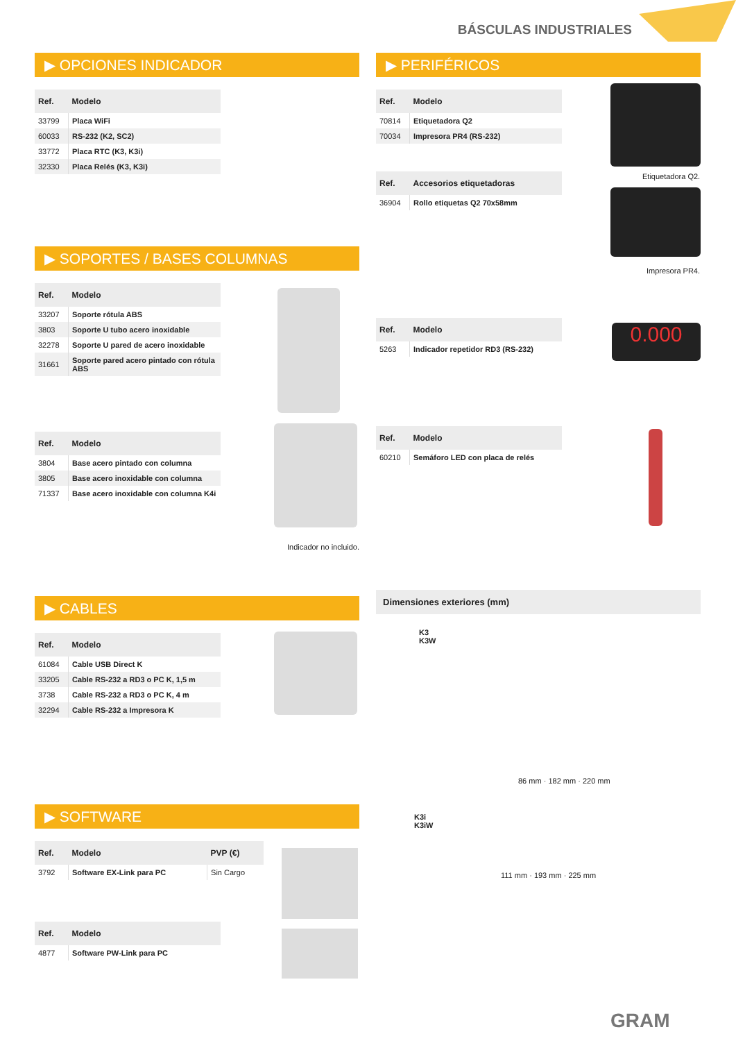BÁSCULAS INDUSTRIALES
▶ OPCIONES INDICADOR
| Ref. | Modelo |
| --- | --- |
| 33799 | Placa WiFi |
| 60033 | RS-232 (K2, SC2) |
| 33772 | Placa RTC (K3, K3i) |
| 32330 | Placa Relés (K3, K3i) |
▶ SOPORTES / BASES COLUMNAS
| Ref. | Modelo |
| --- | --- |
| 33207 | Soporte rótula ABS |
| 3803 | Soporte U tubo acero inoxidable |
| 32278 | Soporte U pared de acero inoxidable |
| 31661 | Soporte pared acero pintado con rótula ABS |
| Ref. | Modelo |
| --- | --- |
| 3804 | Base acero pintado con columna |
| 3805 | Base acero inoxidable con columna |
| 71337 | Base acero inoxidable con columna K4i |
Indicador no incluido.
▶ CABLES
| Ref. | Modelo |
| --- | --- |
| 61084 | Cable USB Direct K |
| 33205 | Cable RS-232 a RD3 o PC K, 1,5 m |
| 3738 | Cable RS-232 a RD3 o PC K, 4 m |
| 32294 | Cable RS-232 a Impresora K |
▶ SOFTWARE
| Ref. | Modelo | PVP (€) |
| --- | --- | --- |
| 3792 | Software EX-Link para PC | Sin Cargo |
| Ref. | Modelo |
| --- | --- |
| 4877 | Software PW-Link para PC |
▶ PERIFÉRICOS
| Ref. | Modelo |
| --- | --- |
| 70814 | Etiquetadora Q2 |
| 70034 | Impresora PR4 (RS-232) |
| Ref. | Accesorios etiquetadoras |
| --- | --- |
| 36904 | Rollo etiquetas Q2 70x58mm |
| Ref. | Modelo |
| --- | --- |
| 5263 | Indicador repetidor RD3 (RS-232) |
| Ref. | Modelo |
| --- | --- |
| 60210 | Semáforo LED con placa de relés |
Dimensiones exteriores (mm)
K3
K3W
86 mm · 182 mm · 220 mm
K3i
K3iW
111 mm · 193 mm · 225 mm
Etiquetadora Q2.
Impresora PR4.
0.000
GRAM